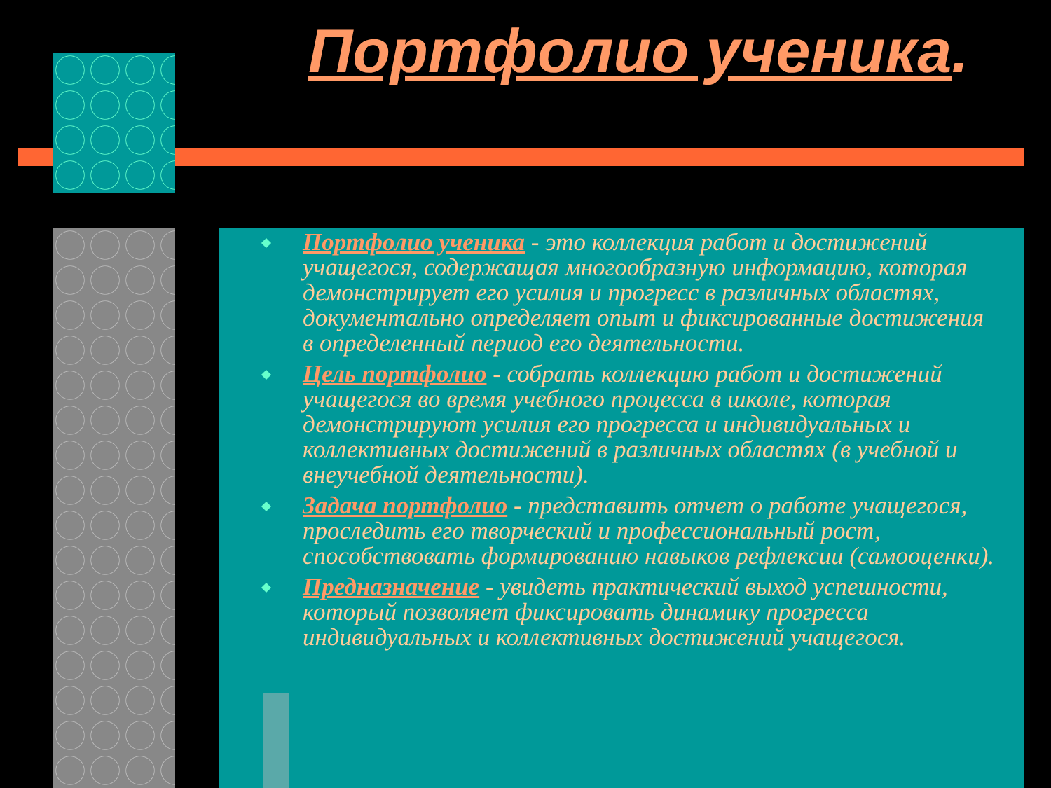Портфолио ученика.
Портфолио ученика - это коллекция работ и достижений учащегося, содержащая многообразную информацию, которая демонстрирует его усилия и прогресс в различных областях, документально определяет опыт и фиксированные достижения в определенный период его деятельности.
Цель портфолио - собрать коллекцию работ и достижений учащегося во время учебного процесса в школе, которая демонстрируют усилия его прогресса и индивидуальных и коллективных достижений в различных областях (в учебной и внеучебной деятельности).
Задача портфолио - представить отчет о работе учащегося, проследить его творческий и профессиональный рост, способствовать формированию навыков рефлексии (самооценки).
Предназначение - увидеть практический выход успешности, который позволяет фиксировать динамику прогресса индивидуальных и коллективных достижений учащегося.